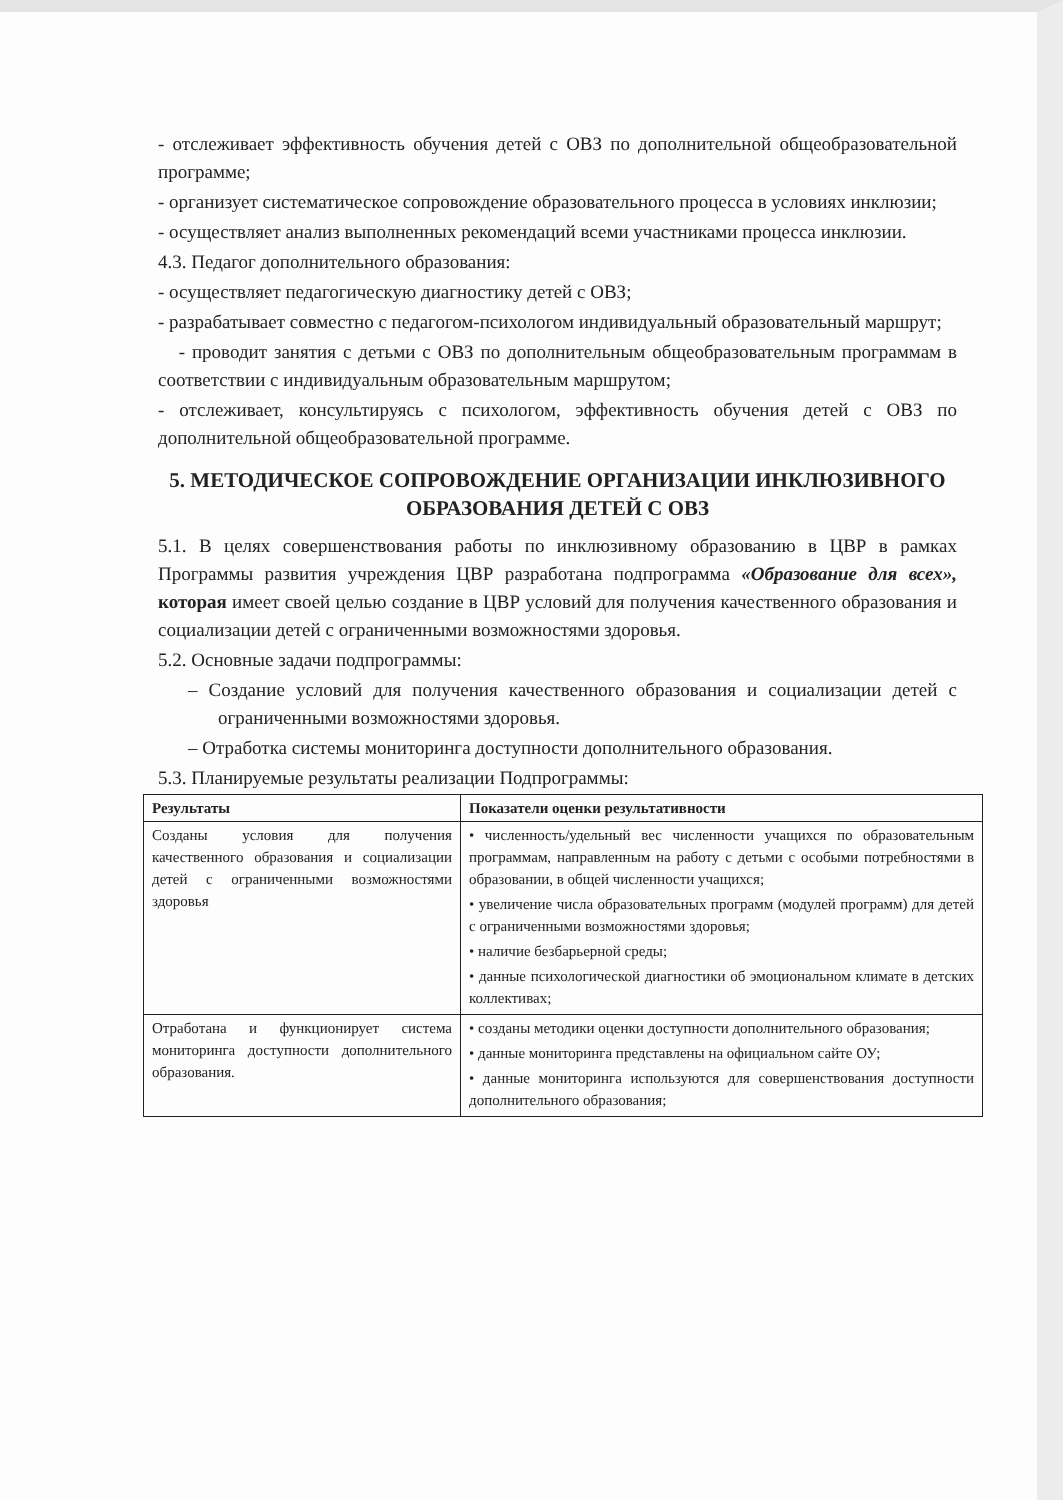- отслеживает эффективность обучения детей с ОВЗ по дополнительной общеобразовательной программе;
- организует систематическое сопровождение образовательного процесса в условиях инклюзии;
- осуществляет анализ выполненных рекомендаций всеми участниками процесса инклюзии.
4.3. Педагог дополнительного образования:
- осуществляет педагогическую диагностику детей с ОВЗ;
- разрабатывает совместно с педагогом-психологом индивидуальный образовательный маршрут;
- проводит занятия с детьми с ОВЗ по дополнительным общеобразовательным программам в соответствии с индивидуальным образовательным маршрутом;
- отслеживает, консультируясь с психологом, эффективность обучения детей с ОВЗ по дополнительной общеобразовательной программе.
5. МЕТОДИЧЕСКОЕ СОПРОВОЖДЕНИЕ ОРГАНИЗАЦИИ ИНКЛЮЗИВНОГО ОБРАЗОВАНИЯ ДЕТЕЙ С ОВЗ
5.1. В целях совершенствования работы по инклюзивному образованию в ЦВР в рамках Программы развития учреждения ЦВР разработана подпрограмма «Образование для всех», которая имеет своей целью создание в ЦВР условий для получения качественного образования и социализации детей с ограниченными возможностями здоровья.
5.2. Основные задачи подпрограммы:
– Создание условий для получения качественного образования и социализации детей с ограниченными возможностями здоровья.
– Отработка системы мониторинга доступности дополнительного образования.
5.3. Планируемые результаты реализации Подпрограммы:
| Результаты | Показатели оценки результативности |
| --- | --- |
| Созданы условия для получения качественного образования и социализации детей с ограниченными возможностями здоровья | • численность/удельный вес численности учащихся по образовательным программам, направленным на работу с детьми с особыми потребностями в образовании, в общей численности учащихся; • увеличение числа образовательных программ (модулей программ) для детей с ограниченными возможностями здоровья; • наличие безбарьерной среды; • данные психологической диагностики об эмоциональном климате в детских коллективах; |
| Отработана и функционирует система мониторинга доступности дополнительного образования. | • созданы методики оценки доступности дополнительного образования; • данные мониторинга представлены на официальном сайте ОУ; • данные мониторинга используются для совершенствования доступности дополнительного образования; |